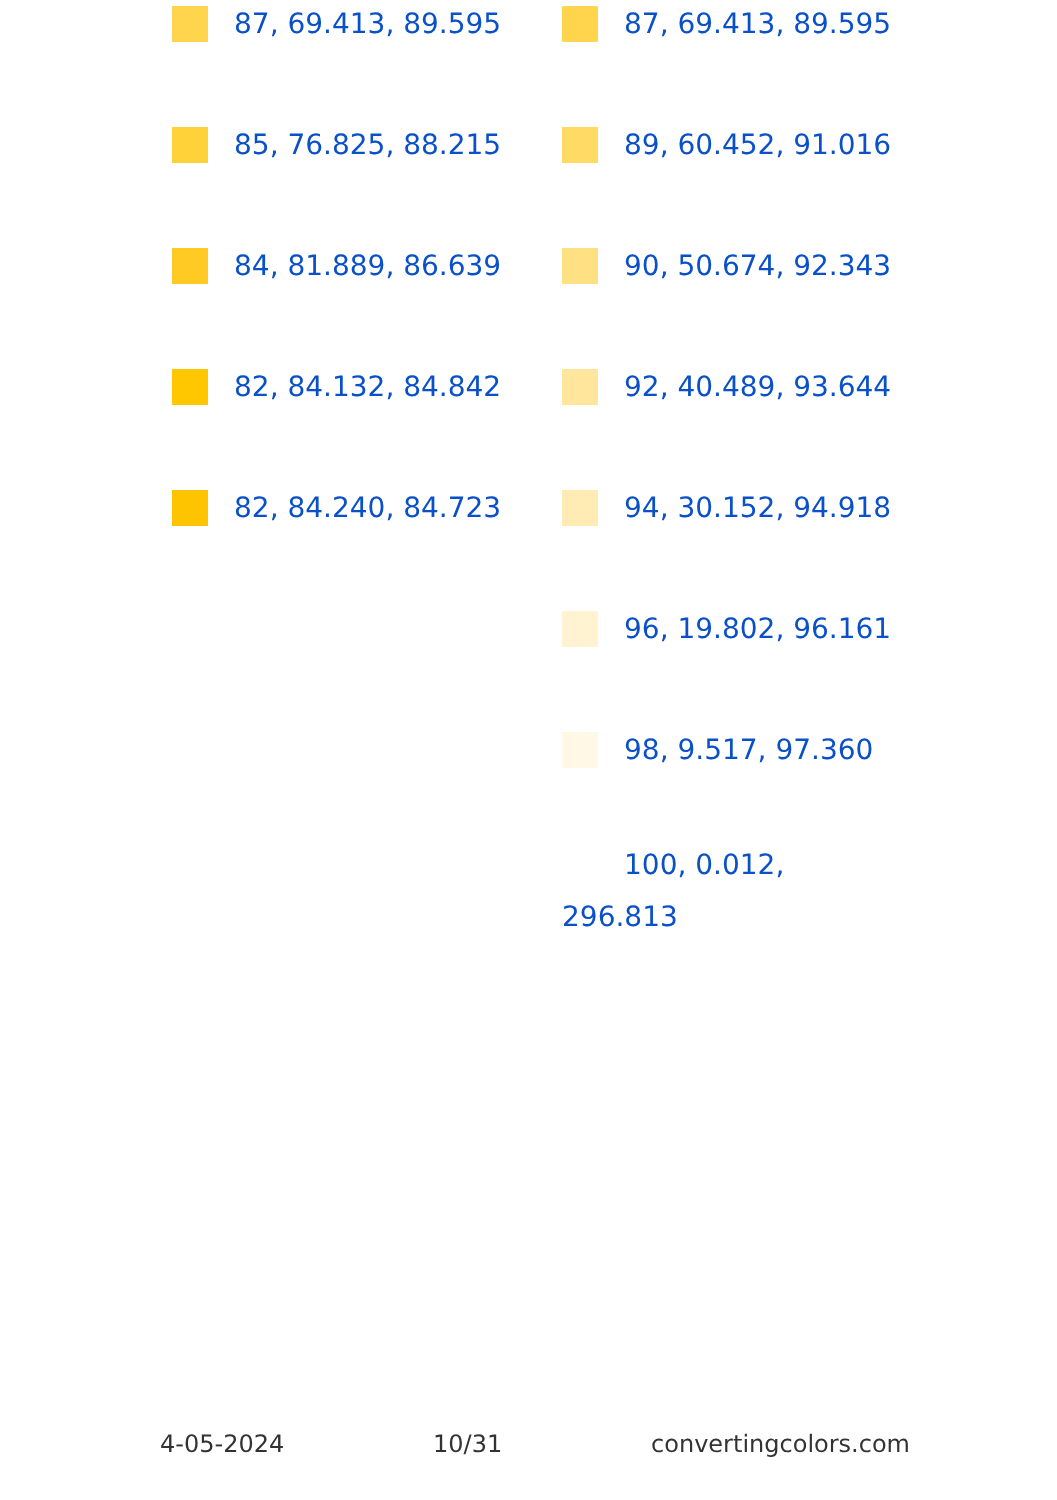87, 69.413, 89.595
85, 76.825, 88.215
84, 81.889, 86.639
82, 84.132, 84.842
82, 84.240, 84.723
87, 69.413, 89.595
89, 60.452, 91.016
90, 50.674, 92.343
92, 40.489, 93.644
94, 30.152, 94.918
96, 19.802, 96.161
98, 9.517, 97.360
100, 0.012, 296.813
4-05-2024 10/31 convertingcolors.com